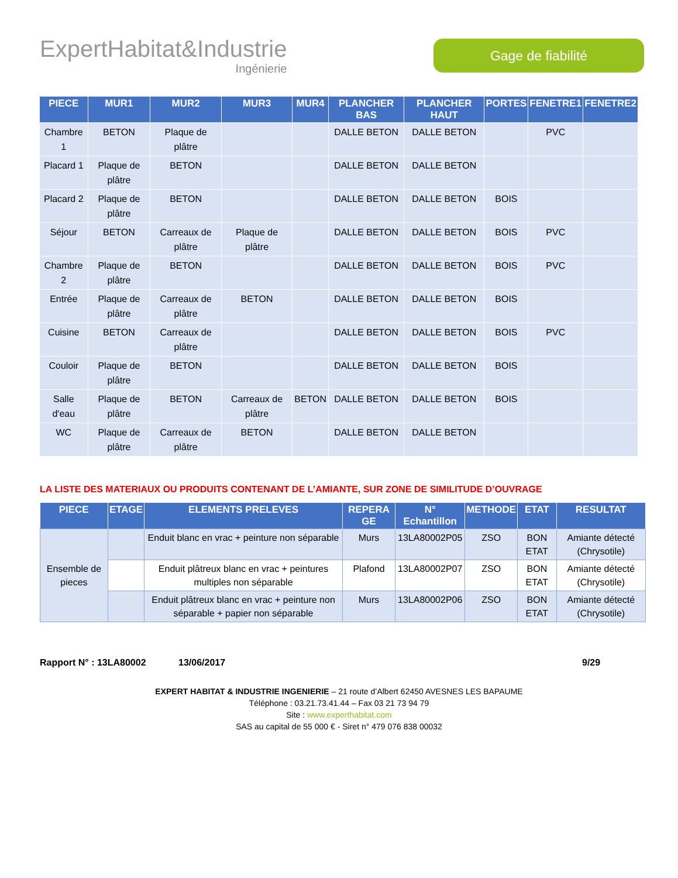ExpertHabitat&Industrie
Ingénierie
Gage de fiabilité
| PIECE | MUR1 | MUR2 | MUR3 | MUR4 | PLANCHER BAS | PLANCHER HAUT | PORTES | FENETRE1 | FENETRE2 |
| --- | --- | --- | --- | --- | --- | --- | --- | --- | --- |
| Chambre 1 | BETON | Plaque de plâtre | | | DALLE BETON | DALLE BETON | | PVC | |
| Placard 1 | Plaque de plâtre | BETON | | | DALLE BETON | DALLE BETON | | | |
| Placard 2 | Plaque de plâtre | BETON | | | DALLE BETON | DALLE BETON | BOIS | | |
| Séjour | BETON | Carreaux de plâtre | Plaque de plâtre | | DALLE BETON | DALLE BETON | BOIS | PVC | |
| Chambre 2 | Plaque de plâtre | BETON | | | DALLE BETON | DALLE BETON | BOIS | PVC | |
| Entrée | Plaque de plâtre | Carreaux de plâtre | BETON | | DALLE BETON | DALLE BETON | BOIS | | |
| Cuisine | BETON | Carreaux de plâtre | | | DALLE BETON | DALLE BETON | BOIS | PVC | |
| Couloir | Plaque de plâtre | BETON | | | DALLE BETON | DALLE BETON | BOIS | | |
| Salle d'eau | Plaque de plâtre | BETON | Carreaux de plâtre | BETON | DALLE BETON | DALLE BETON | BOIS | | |
| WC | Plaque de plâtre | Carreaux de plâtre | BETON | | DALLE BETON | DALLE BETON | | | |
LA LISTE DES MATERIAUX OU PRODUITS CONTENANT DE L’AMIANTE, SUR ZONE DE SIMILITUDE D’OUVRAGE
| PIECE | ETAGE | ELEMENTS PRELEVES | REPERA GE | N° Echantillon | METHODE | ETAT | RESULTAT |
| --- | --- | --- | --- | --- | --- | --- | --- |
| Ensemble de pieces | | Enduit blanc en vrac + peinture non séparable | Murs | 13LA80002P05 | ZSO | BON ETAT | Amiante détecté (Chrysotile) |
| | | Enduit plâtreux blanc en vrac + peintures multiples non séparable | Plafond | 13LA80002P07 | ZSO | BON ETAT | Amiante détecté (Chrysotile) |
| | | Enduit plâtreux blanc en vrac + peinture non séparable + papier non séparable | Murs | 13LA80002P06 | ZSO | BON ETAT | Amiante détecté (Chrysotile) |
Rapport N° : 13LA80002 13/06/2017 9/29
EXPERT HABITAT & INDUSTRIE INGENIERIE – 21 route d’Albert 62450 AVESNES LES BAPAUME
Téléphone : 03.21.73.41.44 – Fax 03 21 73 94 79
Site : www.experthabitat.com
SAS au capital de 55 000 € - Siret n° 479 076 838 00032